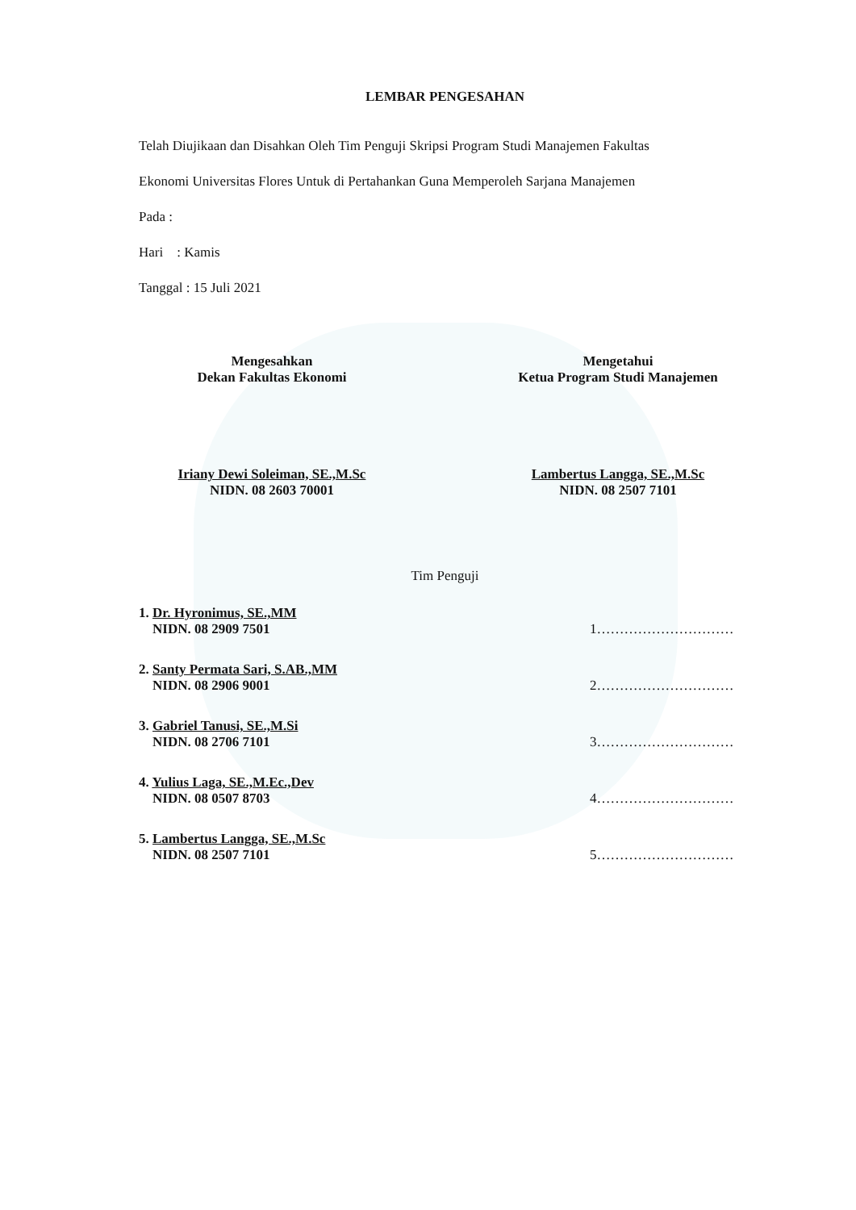LEMBAR PENGESAHAN
Telah Diujikaan dan Disahkan Oleh Tim Penguji Skripsi Program Studi Manajemen Fakultas
Ekonomi Universitas Flores Untuk di Pertahankan Guna Memperoleh Sarjana Manajemen
Pada :
Hari : Kamis
Tanggal : 15 Juli 2021
Mengesahkan
Dekan Fakultas Ekonomi
Iriany Dewi Soleiman, SE.,M.Sc
NIDN. 08 2603 70001
Mengetahui
Ketua Program Studi Manajemen
Lambertus Langga, SE.,M.Sc
NIDN. 08 2507 7101
Tim Penguji
1. Dr. Hyronimus, SE.,MM
NIDN. 08 2909 7501
1…………………………
2. Santy Permata Sari, S.AB.,MM
NIDN. 08 2906 9001
2…………………………
3. Gabriel Tanusi, SE.,M.Si
NIDN. 08 2706 7101
3…………………………
4. Yulius Laga, SE.,M.Ec.,Dev
NIDN. 08 0507 8703
4…………………………
5. Lambertus Langga, SE.,M.Sc
NIDN. 08 2507 7101
5…………………………